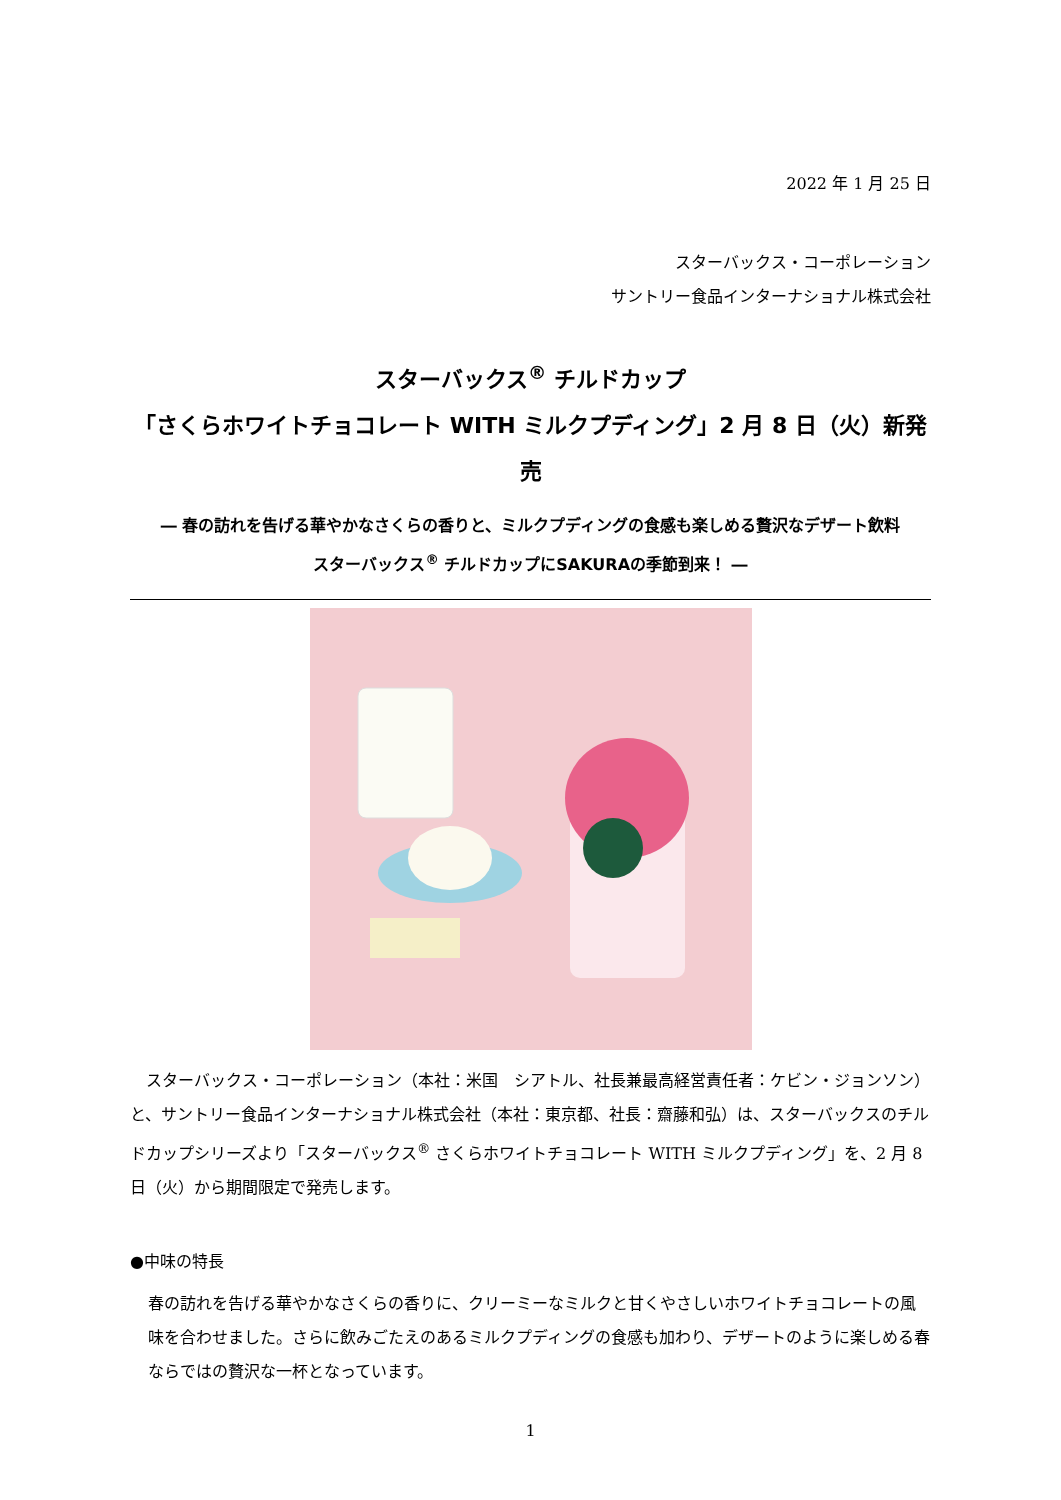2022 年 1 月 25 日
スターバックス・コーポレーション
サントリー食品インターナショナル株式会社
スターバックス<sup>®</sup> チルドカップ
「さくらホワイトチョコレート WITH ミルクプディング」2 月 8 日（火）新発売
― 春の訪れを告げる華やかなさくらの香りと、ミルクプディングの食感も楽しめる贅沢なデザート飲料
スターバックス<sup>®</sup> チルドカップにSAKURAの季節到来！ ―
　スターバックス・コーポレーション（本社：米国　シアトル、社長兼最高経営責任者：ケビン・ジョンソン）と、サントリー食品インターナショナル株式会社（本社：東京都、社長：齋藤和弘）は、スターバックスのチルドカップシリーズより「スターバックス<sup>®</sup> さくらホワイトチョコレート WITH ミルクプディング」を、2 月 8 日（火）から期間限定で発売します。
●中味の特長
春の訪れを告げる華やかなさくらの香りに、クリーミーなミルクと甘くやさしいホワイトチョコレートの風味を合わせました。さらに飲みごたえのあるミルクプディングの食感も加わり、デザートのように楽しめる春ならではの贅沢な一杯となっています。
1